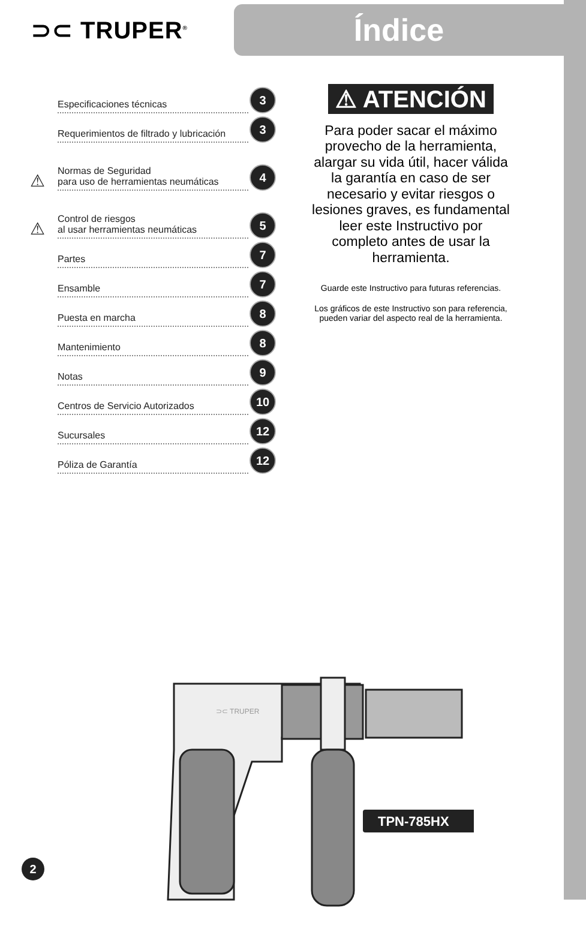⊃⊂ TRUPER<sup>®</sup>
Índice
Especificaciones técnicas 3
Requerimientos de filtrado y lubricación 3
⚠ Normas de Seguridad
para uso de herramientas neumáticas 4
⚠ Control de riesgos
al usar herramientas neumáticas 5
Partes 7
Ensamble 7
Puesta en marcha 8
Mantenimiento 8
Notas 9
Centros de Servicio Autorizados 10
Sucursales 12
Póliza de Garantía 12
⚠ ATENCIÓN
Para poder sacar el máximo provecho de la herramienta, alargar su vida útil, hacer válida la garantía en caso de ser necesario y evitar riesgos o lesiones graves, es fundamental leer este Instructivo por completo antes de usar la herramienta.
Guarde este Instructivo para futuras referencias.
Los gráficos de este Instructivo son para referencia, pueden variar del aspecto real de la herramienta.
⊃⊂ TRUPER
TPN-785HX
2